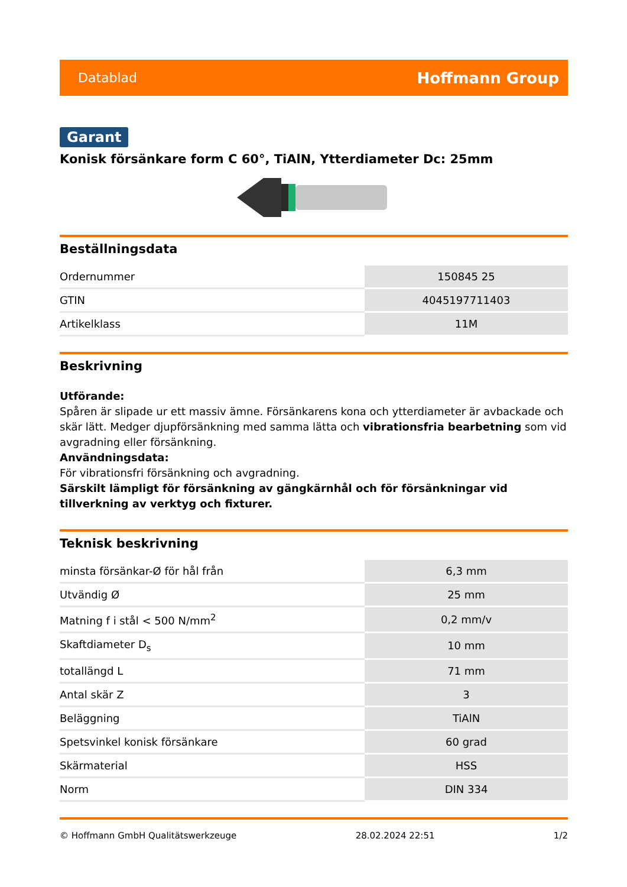Datablad Hoffmann Group
Garant
Konisk försänkare form C 60°, TiAlN, Ytterdiameter Dc: 25mm
Beställningsdata
| Ordernummer | 150845 25 |
| GTIN | 4045197711403 |
| Artikelklass | 11M |
Beskrivning
Utförande:
Spåren är slipade ur ett massiv ämne. Försänkarens kona och ytterdiameter är avbackade och skär lätt. Medger djupförsänkning med samma lätta och vibrationsfria bearbetning som vid avgradning eller försänkning.
Användningsdata:
För vibrationsfri försänkning och avgradning.
Särskilt lämpligt för försänkning av gängkärnhål och för försänkningar vid tillverkning av verktyg och fixturer.
Teknisk beskrivning
| minsta försänkar-Ø för hål från | 6,3 mm |
| Utvändig Ø | 25 mm |
| Matning f i stål < 500 N/mm<sup>2</sup> | 0,2 mm/v |
| Skaftdiameter D<sub>s</sub> | 10 mm |
| totallängd L | 71 mm |
| Antal skär Z | 3 |
| Beläggning | TiAlN |
| Spetsvinkel konisk försänkare | 60 grad |
| Skärmaterial | HSS |
| Norm | DIN 334 |
© Hoffmann GmbH Qualitätswerkzeuge 28.02.2024 22:51 1/2